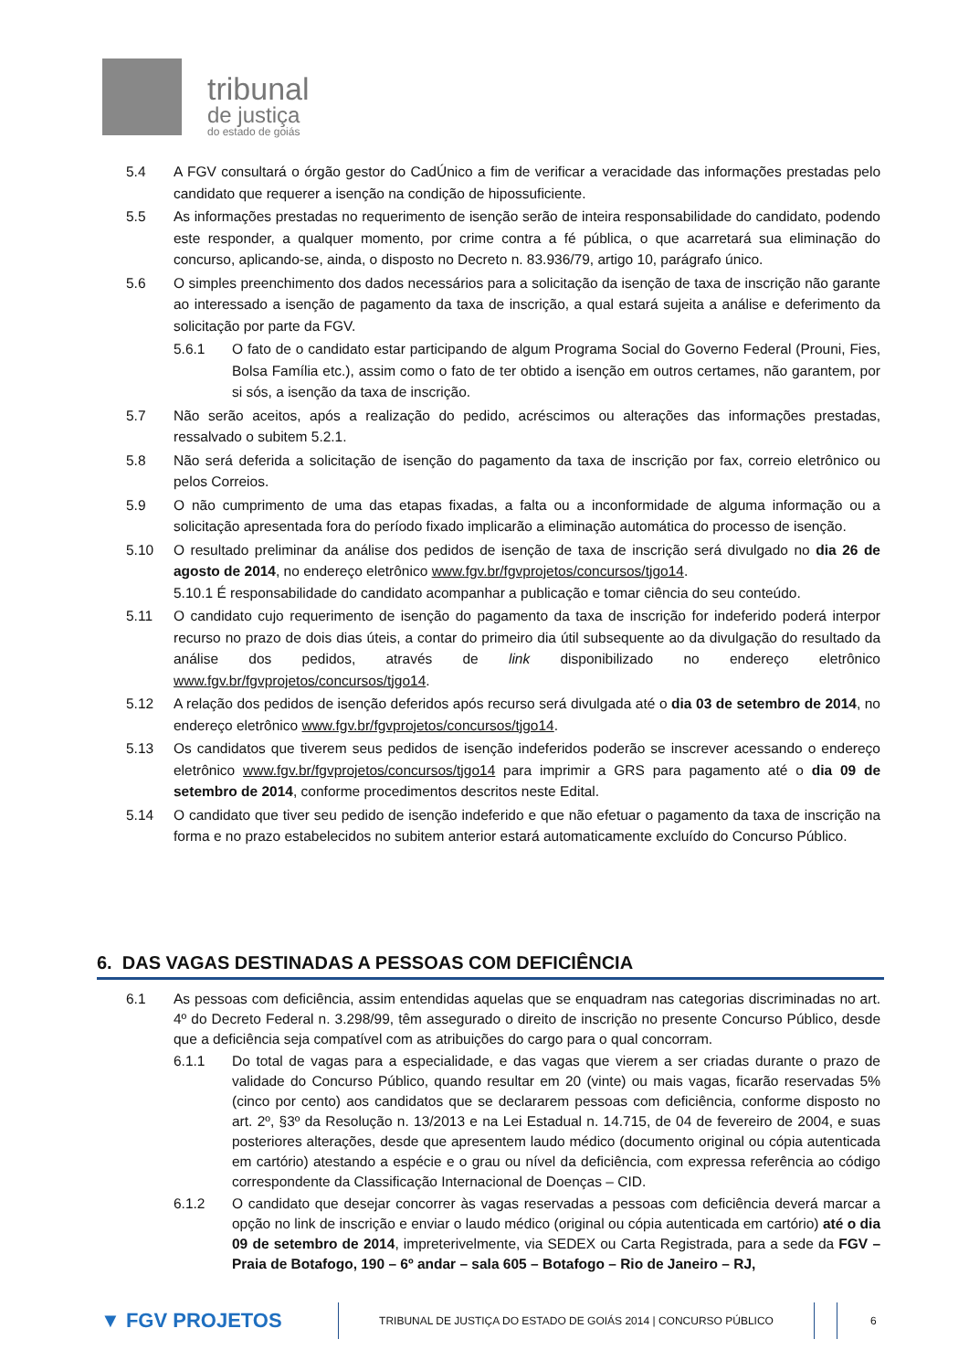tribunal
de justiça
do estado de goiás
5.4 A FGV consultará o órgão gestor do CadÚnico a fim de verificar a veracidade das informações prestadas pelo candidato que requerer a isenção na condição de hipossuficiente.
5.5 As informações prestadas no requerimento de isenção serão de inteira responsabilidade do candidato, podendo este responder, a qualquer momento, por crime contra a fé pública, o que acarretará sua eliminação do concurso, aplicando-se, ainda, o disposto no Decreto n. 83.936/79, artigo 10, parágrafo único.
5.6 O simples preenchimento dos dados necessários para a solicitação da isenção de taxa de inscrição não garante ao interessado a isenção de pagamento da taxa de inscrição, a qual estará sujeita a análise e deferimento da solicitação por parte da FGV.
5.6.1 O fato de o candidato estar participando de algum Programa Social do Governo Federal (Prouni, Fies, Bolsa Família etc.), assim como o fato de ter obtido a isenção em outros certames, não garantem, por si sós, a isenção da taxa de inscrição.
5.7 Não serão aceitos, após a realização do pedido, acréscimos ou alterações das informações prestadas, ressalvado o subitem 5.2.1.
5.8 Não será deferida a solicitação de isenção do pagamento da taxa de inscrição por fax, correio eletrônico ou pelos Correios.
5.9 O não cumprimento de uma das etapas fixadas, a falta ou a inconformidade de alguma informação ou a solicitação apresentada fora do período fixado implicarão a eliminação automática do processo de isenção.
5.10 O resultado preliminar da análise dos pedidos de isenção de taxa de inscrição será divulgado no dia 26 de agosto de 2014, no endereço eletrônico www.fgv.br/fgvprojetos/concursos/tjgo14.
5.10.1 É responsabilidade do candidato acompanhar a publicação e tomar ciência do seu conteúdo.
5.11 O candidato cujo requerimento de isenção do pagamento da taxa de inscrição for indeferido poderá interpor recurso no prazo de dois dias úteis, a contar do primeiro dia útil subsequente ao da divulgação do resultado da análise dos pedidos, através de link disponibilizado no endereço eletrônico www.fgv.br/fgvprojetos/concursos/tjgo14.
5.12 A relação dos pedidos de isenção deferidos após recurso será divulgada até o dia 03 de setembro de 2014, no endereço eletrônico www.fgv.br/fgvprojetos/concursos/tjgo14.
5.13 Os candidatos que tiverem seus pedidos de isenção indeferidos poderão se inscrever acessando o endereço eletrônico www.fgv.br/fgvprojetos/concursos/tjgo14 para imprimir a GRS para pagamento até o dia 09 de setembro de 2014, conforme procedimentos descritos neste Edital.
5.14 O candidato que tiver seu pedido de isenção indeferido e que não efetuar o pagamento da taxa de inscrição na forma e no prazo estabelecidos no subitem anterior estará automaticamente excluído do Concurso Público.
6. DAS VAGAS DESTINADAS A PESSOAS COM DEFICIÊNCIA
6.1 As pessoas com deficiência, assim entendidas aquelas que se enquadram nas categorias discriminadas no art. 4º do Decreto Federal n. 3.298/99, têm assegurado o direito de inscrição no presente Concurso Público, desde que a deficiência seja compatível com as atribuições do cargo para o qual concorram.
6.1.1 Do total de vagas para a especialidade, e das vagas que vierem a ser criadas durante o prazo de validade do Concurso Público, quando resultar em 20 (vinte) ou mais vagas, ficarão reservadas 5% (cinco por cento) aos candidatos que se declararem pessoas com deficiência, conforme disposto no art. 2º, §3º da Resolução n. 13/2013 e na Lei Estadual n. 14.715, de 04 de fevereiro de 2004, e suas posteriores alterações, desde que apresentem laudo médico (documento original ou cópia autenticada em cartório) atestando a espécie e o grau ou nível da deficiência, com expressa referência ao código correspondente da Classificação Internacional de Doenças – CID.
6.1.2 O candidato que desejar concorrer às vagas reservadas a pessoas com deficiência deverá marcar a opção no link de inscrição e enviar o laudo médico (original ou cópia autenticada em cartório) até o dia 09 de setembro de 2014, impreterivelmente, via SEDEX ou Carta Registrada, para a sede da FGV – Praia de Botafogo, 190 – 6º andar – sala 605 – Botafogo – Rio de Janeiro – RJ,
▼ FGV PROJETOS
TRIBUNAL DE JUSTIÇA DO ESTADO DE GOIÁS 2014 | CONCURSO PÚBLICO 6